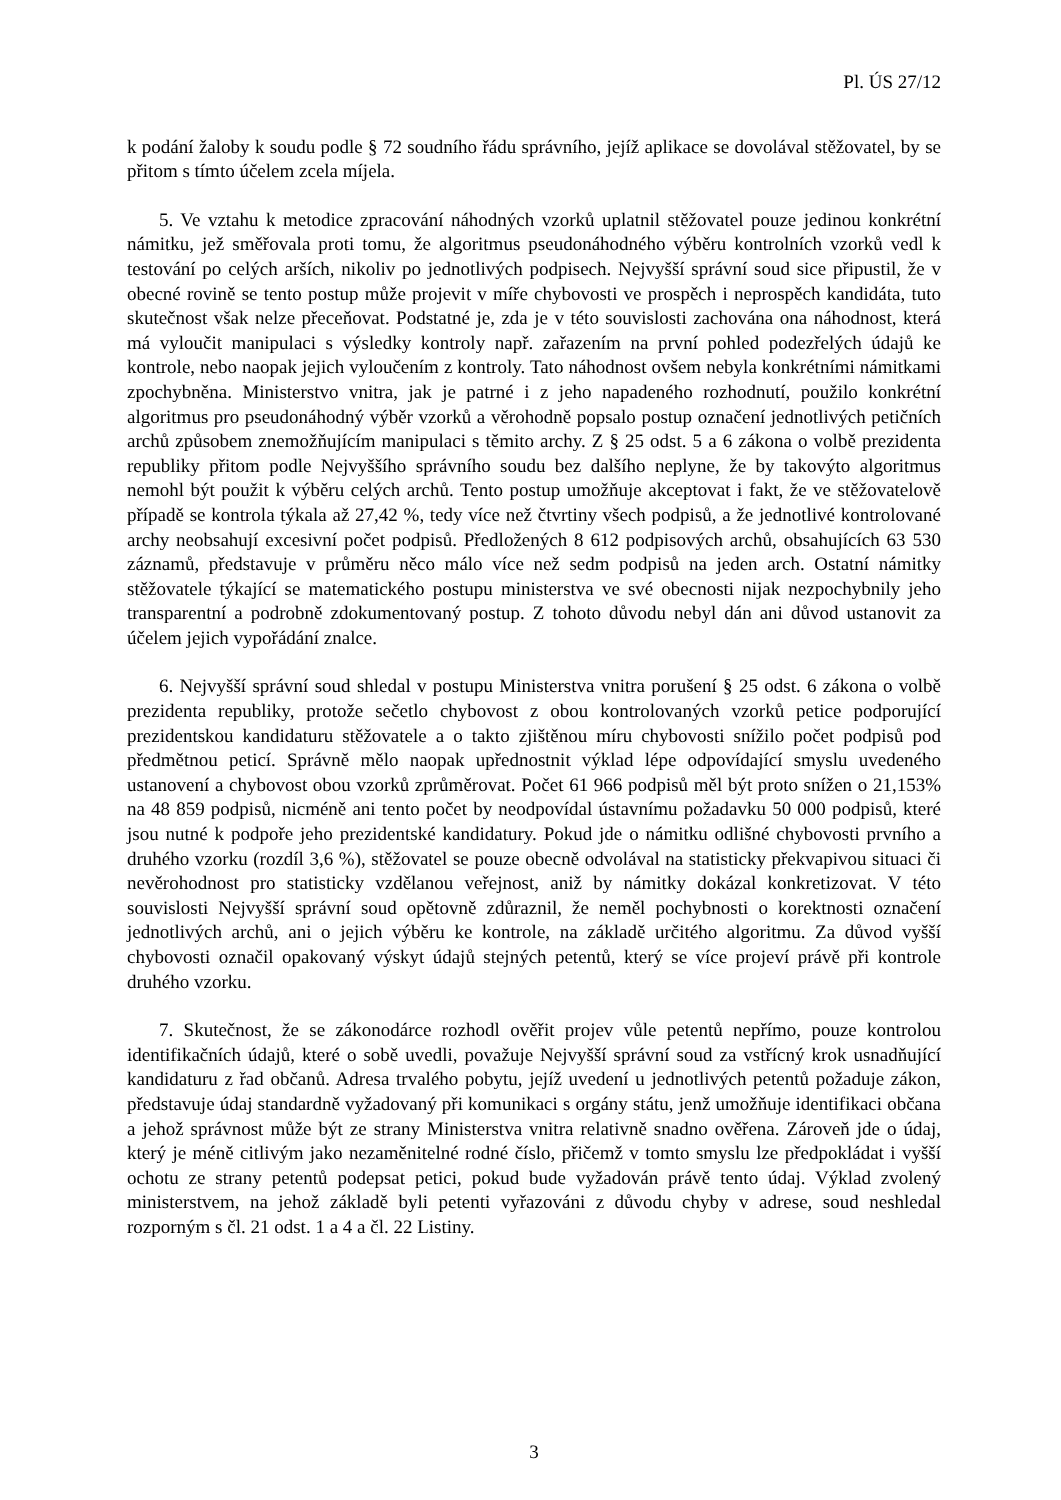Pl. ÚS 27/12
k podání žaloby k soudu podle § 72 soudního řádu správního, jejíž aplikace se dovolával stěžovatel, by se přitom s tímto účelem zcela míjela.
5. Ve vztahu k metodice zpracování náhodných vzorků uplatnil stěžovatel pouze jedinou konkrétní námitku, jež směřovala proti tomu, že algoritmus pseudonáhodného výběru kontrolních vzorků vedl k testování po celých arších, nikoliv po jednotlivých podpisech. Nejvyšší správní soud sice připustil, že v obecné rovině se tento postup může projevit v míře chybovosti ve prospěch i neprospěch kandidáta, tuto skutečnost však nelze přeceňovat. Podstatné je, zda je v této souvislosti zachována ona náhodnost, která má vyloučit manipulaci s výsledky kontroly např. zařazením na první pohled podezřelých údajů ke kontrole, nebo naopak jejich vyloučením z kontroly. Tato náhodnost ovšem nebyla konkrétními námitkami zpochybněna. Ministerstvo vnitra, jak je patrné i z jeho napadeného rozhodnutí, použilo konkrétní algoritmus pro pseudonáhodný výběr vzorků a věrohodně popsalo postup označení jednotlivých petičních archů způsobem znemožňujícím manipulaci s těmito archy. Z § 25 odst. 5 a 6 zákona o volbě prezidenta republiky přitom podle Nejvyššího správního soudu bez dalšího neplyne, že by takovýto algoritmus nemohl být použit k výběru celých archů. Tento postup umožňuje akceptovat i fakt, že ve stěžovatelově případě se kontrola týkala až 27,42 %, tedy více než čtvrtiny všech podpisů, a že jednotlivé kontrolované archy neobsahují excesivní počet podpisů. Předložených 8 612 podpisových archů, obsahujících 63 530 záznamů, představuje v průměru něco málo více než sedm podpisů na jeden arch. Ostatní námitky stěžovatele týkající se matematického postupu ministerstva ve své obecnosti nijak nezpochybnily jeho transparentní a podrobně zdokumentovaný postup. Z tohoto důvodu nebyl dán ani důvod ustanovit za účelem jejich vypořádání znalce.
6. Nejvyšší správní soud shledal v postupu Ministerstva vnitra porušení § 25 odst. 6 zákona o volbě prezidenta republiky, protože sečetlo chybovost z obou kontrolovaných vzorků petice podporující prezidentskou kandidaturu stěžovatele a o takto zjištěnou míru chybovosti snížilo počet podpisů pod předmětnou peticí. Správně mělo naopak upřednostnit výklad lépe odpovídající smyslu uvedeného ustanovení a chybovost obou vzorků zprůměrovat. Počet 61 966 podpisů měl být proto snížen o 21,153% na 48 859 podpisů, nicméně ani tento počet by neodpovídal ústavnímu požadavku 50 000 podpisů, které jsou nutné k podpoře jeho prezidentské kandidatury. Pokud jde o námitku odlišné chybovosti prvního a druhého vzorku (rozdíl 3,6 %), stěžovatel se pouze obecně odvolával na statisticky překvapivou situaci či nevěrohodnost pro statisticky vzdělanou veřejnost, aniž by námitky dokázal konkretizovat. V této souvislosti Nejvyšší správní soud opětovně zdůraznil, že neměl pochybnosti o korektnosti označení jednotlivých archů, ani o jejich výběru ke kontrole, na základě určitého algoritmu. Za důvod vyšší chybovosti označil opakovaný výskyt údajů stejných petentů, který se více projeví právě při kontrole druhého vzorku.
7. Skutečnost, že se zákonodárce rozhodl ověřit projev vůle petentů nepřímo, pouze kontrolou identifikačních údajů, které o sobě uvedli, považuje Nejvyšší správní soud za vstřícný krok usnadňující kandidaturu z řad občanů. Adresa trvalého pobytu, jejíž uvedení u jednotlivých petentů požaduje zákon, představuje údaj standardně vyžadovaný při komunikaci s orgány státu, jenž umožňuje identifikaci občana a jehož správnost může být ze strany Ministerstva vnitra relativně snadno ověřena. Zároveň jde o údaj, který je méně citlivým jako nezaměnitelné rodné číslo, přičemž v tomto smyslu lze předpokládat i vyšší ochotu ze strany petentů podepsat petici, pokud bude vyžadován právě tento údaj. Výklad zvolený ministerstvem, na jehož základě byli petenti vyřazováni z důvodu chyby v adrese, soud neshledal rozporným s čl. 21 odst. 1 a 4 a čl. 22 Listiny.
3